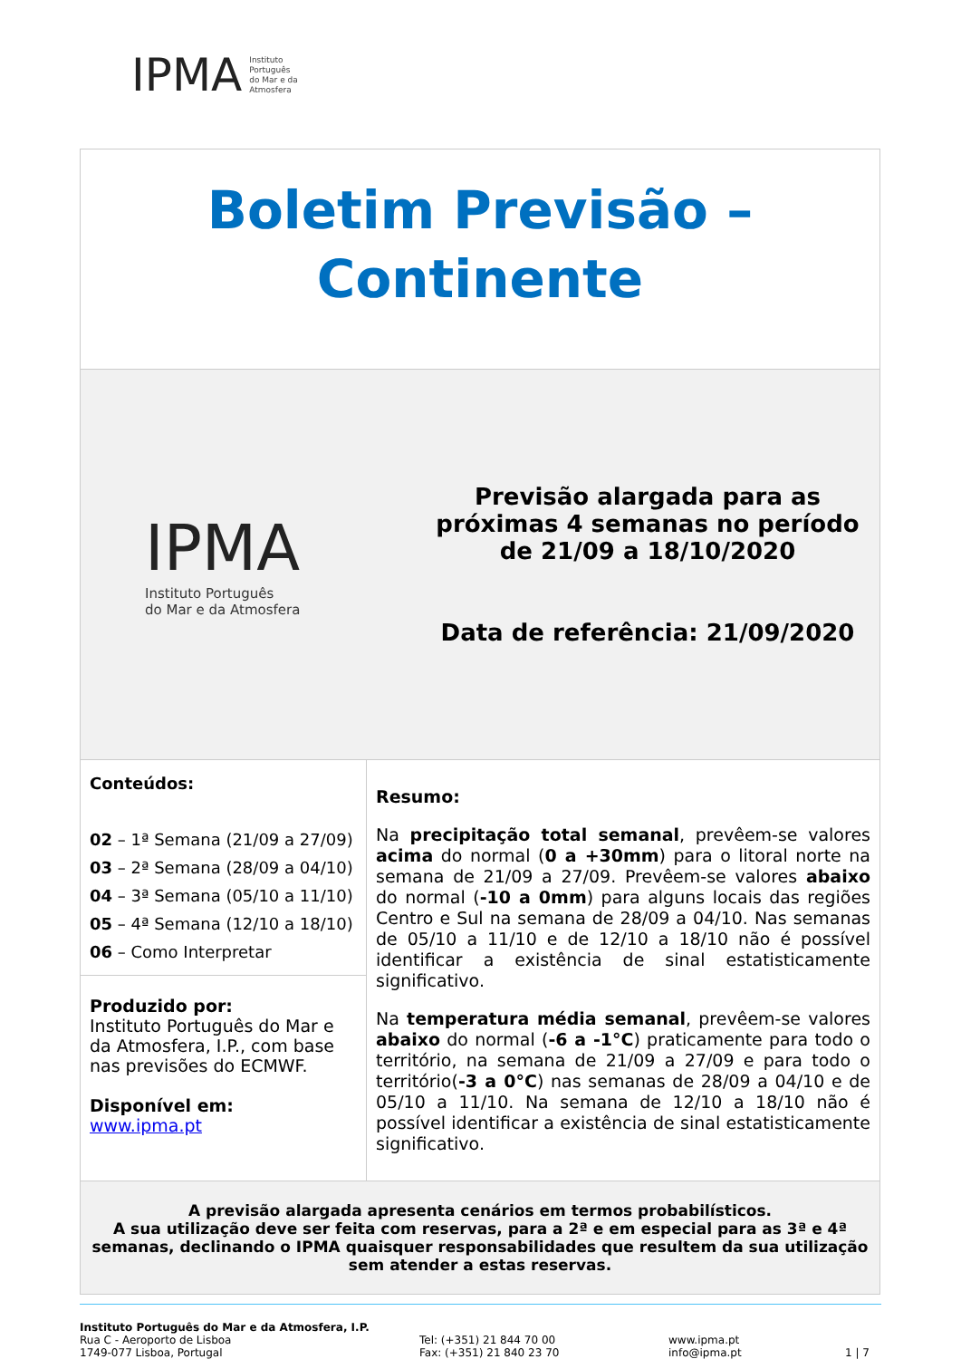IPMA Instituto
Português
do Mar e da
Atmosfera
| Boletim Previsão – Continente | |
| IPMA Instituto Português do Mar e da Atmosfera Previsão alargada para as próximas 4 semanas no período de 21/09 a 18/10/2020 Data de referência: 21/09/2020 | |
| Conteúdos: 02 – 1ª Semana (21/09 a 27/09) 03 – 2ª Semana (28/09 a 04/10) 04 – 3ª Semana (05/10 a 11/10) 05 – 4ª Semana (12/10 a 18/10) 06 – Como Interpretar Produzido por: Instituto Português do Mar e da Atmosfera, I.P., com base nas previsões do ECMWF. Disponível em: www.ipma.pt | Resumo: Na precipitação total semanal , prevêem-se valores acima do normal ( 0 a +30mm ) para o litoral norte na semana de 21/09 a 27/09. Prevêem-se valores abaixo do normal ( -10 a 0mm ) para alguns locais das regiões Centro e Sul na semana de 28/09 a 04/10. Nas semanas de 05/10 a 11/10 e de 12/10 a 18/10 não é possível identificar a existência de sinal estatisticamente significativo. Na temperatura média semanal , prevêem-se valores abaixo do normal ( -6 a -1°C ) praticamente para todo o território, na semana de 21/09 a 27/09 e para todo o território( -3 a 0°C ) nas semanas de 28/09 a 04/10 e de 05/10 a 11/10. Na semana de 12/10 a 18/10 não é possível identificar a existência de sinal estatisticamente significativo. |
| A previsão alargada apresenta cenários em termos probabilísticos. A sua utilização deve ser feita com reservas, para a 2ª e em especial para as 3ª e 4ª semanas, declinando o IPMA quaisquer responsabilidades que resultem da sua utilização sem atender a estas reservas. | |
Instituto Português do Mar e da Atmosfera, I.P.
Rua C - Aeroporto de Lisboa
1749-077 Lisboa, Portugal
Tel: (+351) 21 844 70 00
Fax: (+351) 21 840 23 70
www.ipma.pt
info@ipma.pt
1 | 7